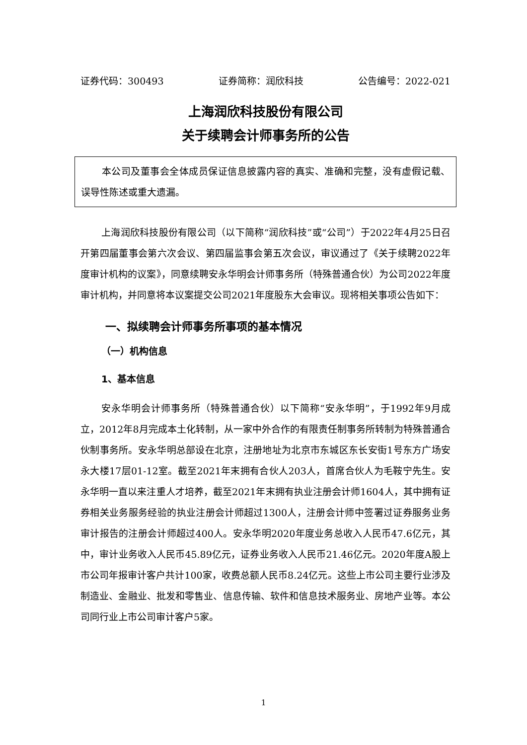证券代码：300493 证券简称：润欣科技 公告编号：2022-021
上海润欣科技股份有限公司
关于续聘会计师事务所的公告
本公司及董事会全体成员保证信息披露内容的真实、准确和完整，没有虚假记载、误导性陈述或重大遗漏。
上海润欣科技股份有限公司（以下简称“润欣科技”或“公司”）于2022年4月25日召开第四届董事会第六次会议、第四届监事会第五次会议，审议通过了《关于续聘2022年度审计机构的议案》，同意续聘安永华明会计师事务所（特殊普通合伙）为公司2022年度审计机构，并同意将本议案提交公司2021年度股东大会审议。现将相关事项公告如下：
一、拟续聘会计师事务所事项的基本情况
（一）机构信息
1、基本信息
安永华明会计师事务所（特殊普通合伙）以下简称“安永华明”，于1992年9月成立，2012年8月完成本土化转制，从一家中外合作的有限责任制事务所转制为特殊普通合伙制事务所。安永华明总部设在北京，注册地址为北京市东城区东长安街1号东方广场安永大楼17层01-12室。截至2021年末拥有合伙人203人，首席合伙人为毛鞍宁先生。安永华明一直以来注重人才培养，截至2021年末拥有执业注册会计师1604人，其中拥有证券相关业务服务经验的执业注册会计师超过1300人，注册会计师中签署过证券服务业务审计报告的注册会计师超过400人。安永华明2020年度业务总收入人民币47.6亿元，其中，审计业务收入人民币45.89亿元，证券业务收入人民币21.46亿元。2020年度A股上市公司年报审计客户共计100家，收费总额人民币8.24亿元。这些上市公司主要行业涉及制造业、金融业、批发和零售业、信息传输、软件和信息技术服务业、房地产业等。本公司同行业上市公司审计客户5家。
1